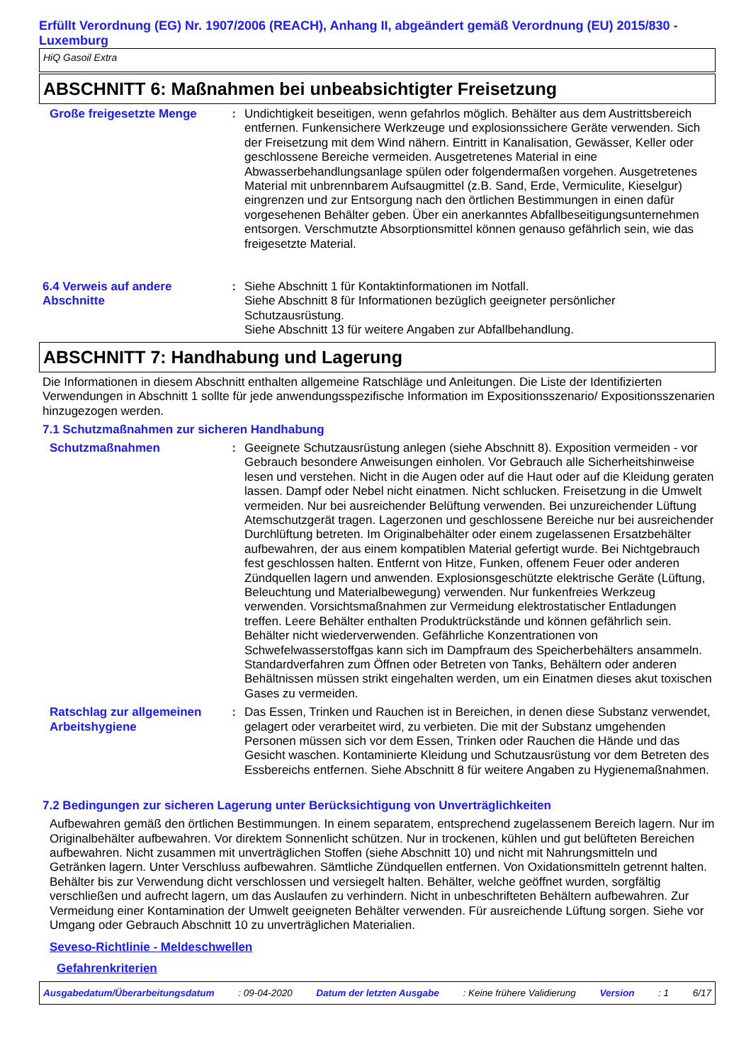Erfüllt Verordnung (EG) Nr. 1907/2006 (REACH), Anhang II, abgeändert gemäß Verordnung (EU) 2015/830 - Luxemburg
HiQ Gasoil Extra
ABSCHNITT 6: Maßnahmen bei unbeabsichtigter Freisetzung
Große freigesetzte Menge : Undichtigkeit beseitigen, wenn gefahrlos möglich. Behälter aus dem Austrittsbereich entfernen. Funkensichere Werkzeuge und explosionssichere Geräte verwenden. Sich der Freisetzung mit dem Wind nähern. Eintritt in Kanalisation, Gewässer, Keller oder geschlossene Bereiche vermeiden. Ausgetretenes Material in eine Abwasserbehandlungsanlage spülen oder folgendermaßen vorgehen. Ausgetretenes Material mit unbrennbarem Aufsaugmittel (z.B. Sand, Erde, Vermiculite, Kieselgur) eingrenzen und zur Entsorgung nach den örtlichen Bestimmungen in einen dafür vorgesehenen Behälter geben. Über ein anerkanntes Abfallbeseitigungsunternehmen entsorgen. Verschmutzte Absorptionsmittel können genauso gefährlich sein, wie das freigesetzte Material.
6.4 Verweis auf andere Abschnitte
: Siehe Abschnitt 1 für Kontaktinformationen im Notfall.
Siehe Abschnitt 8 für Informationen bezüglich geeigneter persönlicher Schutzausrüstung.
Siehe Abschnitt 13 für weitere Angaben zur Abfallbehandlung.
ABSCHNITT 7: Handhabung und Lagerung
Die Informationen in diesem Abschnitt enthalten allgemeine Ratschläge und Anleitungen. Die Liste der Identifizierten Verwendungen in Abschnitt 1 sollte für jede anwendungsspezifische Information im Expositionsszenario/ Expositionsszenarien hinzugezogen werden.
7.1 Schutzmaßnahmen zur sicheren Handhabung
Schutzmaßnahmen : Geeignete Schutzausrüstung anlegen (siehe Abschnitt 8). Exposition vermeiden - vor Gebrauch besondere Anweisungen einholen. Vor Gebrauch alle Sicherheitshinweise lesen und verstehen. Nicht in die Augen oder auf die Haut oder auf die Kleidung geraten lassen. Dampf oder Nebel nicht einatmen. Nicht schlucken. Freisetzung in die Umwelt vermeiden. Nur bei ausreichender Belüftung verwenden. Bei unzureichender Lüftung Atemschutzgerät tragen. Lagerzonen und geschlossene Bereiche nur bei ausreichender Durchlüftung betreten. Im Originalbehälter oder einem zugelassenen Ersatzbehälter aufbewahren, der aus einem kompatiblen Material gefertigt wurde. Bei Nichtgebrauch fest geschlossen halten. Entfernt von Hitze, Funken, offenem Feuer oder anderen Zündquellen lagern und anwenden. Explosionsgeschützte elektrische Geräte (Lüftung, Beleuchtung und Materialbewegung) verwenden. Nur funkenfreies Werkzeug verwenden. Vorsichtsmaßnahmen zur Vermeidung elektrostatischer Entladungen treffen. Leere Behälter enthalten Produktrückstände und können gefährlich sein. Behälter nicht wiederverwenden. Gefährliche Konzentrationen von Schwefelwasserstoffgas kann sich im Dampfraum des Speicherbehälters ansammeln. Standardverfahren zum Öffnen oder Betreten von Tanks, Behältern oder anderen Behältnissen müssen strikt eingehalten werden, um ein Einatmen dieses akut toxischen Gases zu vermeiden.
Ratschlag zur allgemeinen Arbeitshygiene
: Das Essen, Trinken und Rauchen ist in Bereichen, in denen diese Substanz verwendet, gelagert oder verarbeitet wird, zu verbieten. Die mit der Substanz umgehenden Personen müssen sich vor dem Essen, Trinken oder Rauchen die Hände und das Gesicht waschen. Kontaminierte Kleidung und Schutzausrüstung vor dem Betreten des Essbereichs entfernen. Siehe Abschnitt 8 für weitere Angaben zu Hygienemaßnahmen.
7.2 Bedingungen zur sicheren Lagerung unter Berücksichtigung von Unverträglichkeiten
Aufbewahren gemäß den örtlichen Bestimmungen. In einem separatem, entsprechend zugelassenem Bereich lagern. Nur im Originalbehälter aufbewahren. Vor direktem Sonnenlicht schützen. Nur in trockenen, kühlen und gut belüfteten Bereichen aufbewahren. Nicht zusammen mit unverträglichen Stoffen (siehe Abschnitt 10) und nicht mit Nahrungsmitteln und Getränken lagern. Unter Verschluss aufbewahren. Sämtliche Zündquellen entfernen. Von Oxidationsmitteln getrennt halten. Behälter bis zur Verwendung dicht verschlossen und versiegelt halten. Behälter, welche geöffnet wurden, sorgfältig verschließen und aufrecht lagern, um das Auslaufen zu verhindern. Nicht in unbeschrifteten Behältern aufbewahren. Zur Vermeidung einer Kontamination der Umwelt geeigneten Behälter verwenden. Für ausreichende Lüftung sorgen. Siehe vor Umgang oder Gebrauch Abschnitt 10 zu unverträglichen Materialien.
Seveso-Richtlinie - Meldeschwellen
Gefahrenkriterien
Ausgabedatum/Überarbeitungsdatum : 09-04-2020 Datum der letzten Ausgabe : Keine frühere Validierung Version : 1 6/17